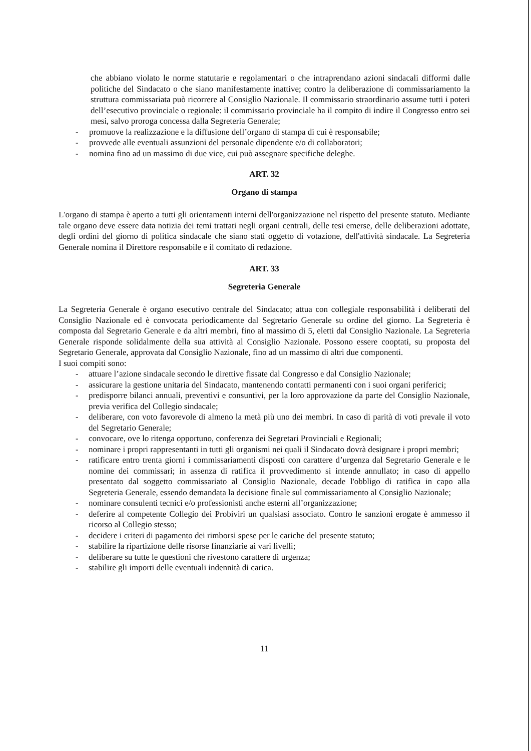che abbiano violato le norme statutarie e regolamentari o che intraprendano azioni sindacali difformi dalle politiche del Sindacato o che siano manifestamente inattive; contro la deliberazione di commissariamento la struttura commissariata può ricorrere al Consiglio Nazionale. Il commissario straordinario assume tutti i poteri dell’esecutivo provinciale o regionale: il commissario provinciale ha il compito di indire il Congresso entro sei mesi, salvo proroga concessa dalla Segreteria Generale;
- promuove la realizzazione e la diffusione dell’organo di stampa di cui è responsabile;
- provvede alle eventuali assunzioni del personale dipendente e/o di collaboratori;
- nomina fino ad un massimo di due vice, cui può assegnare specifiche deleghe.
ART. 32
Organo di stampa
L'organo di stampa è aperto a tutti gli orientamenti interni dell'organizzazione nel rispetto del presente statuto. Mediante tale organo deve essere data notizia dei temi trattati negli organi centrali, delle tesi emerse, delle deliberazioni adottate, degli ordini del giorno di politica sindacale che siano stati oggetto di votazione, dell'attività sindacale. La Segreteria Generale nomina il Direttore responsabile e il comitato di redazione.
ART. 33
Segreteria Generale
La Segreteria Generale è organo esecutivo centrale del Sindacato; attua con collegiale responsabilità i deliberati del Consiglio Nazionale ed è convocata periodicamente dal Segretario Generale su ordine del giorno. La Segreteria è composta dal Segretario Generale e da altri membri, fino al massimo di 5, eletti dal Consiglio Nazionale. La Segreteria Generale risponde solidalmente della sua attività al Consiglio Nazionale. Possono essere cooptati, su proposta del Segretario Generale, approvata dal Consiglio Nazionale, fino ad un massimo di altri due componenti.
I suoi compiti sono:
- attuare l’azione sindacale secondo le direttive fissate dal Congresso e dal Consiglio Nazionale;
- assicurare la gestione unitaria del Sindacato, mantenendo contatti permanenti con i suoi organi periferici;
- predisporre bilanci annuali, preventivi e consuntivi, per la loro approvazione da parte del Consiglio Nazionale, previa verifica del Collegio sindacale;
- deliberare, con voto favorevole di almeno la metà più uno dei membri. In caso di parità di voti prevale il voto del Segretario Generale;
- convocare, ove lo ritenga opportuno, conferenza dei Segretari Provinciali e Regionali;
- nominare i propri rappresentanti in tutti gli organismi nei quali il Sindacato dovrà designare i propri membri;
- ratificare entro trenta giorni i commissariamenti disposti con carattere d’urgenza dal Segretario Generale e le nomine dei commissari; in assenza di ratifica il provvedimento si intende annullato; in caso di appello presentato dal soggetto commissariato al Consiglio Nazionale, decade l'obbligo di ratifica in capo alla Segreteria Generale, essendo demandata la decisione finale sul commissariamento al Consiglio Nazionale;
- nominare consulenti tecnici e/o professionisti anche esterni all’organizzazione;
- deferire al competente Collegio dei Probiviri un qualsiasi associato. Contro le sanzioni erogate è ammesso il ricorso al Collegio stesso;
- decidere i criteri di pagamento dei rimborsi spese per le cariche del presente statuto;
- stabilire la ripartizione delle risorse finanziarie ai vari livelli;
- deliberare su tutte le questioni che rivestono carattere di urgenza;
- stabilire gli importi delle eventuali indennità di carica.
11